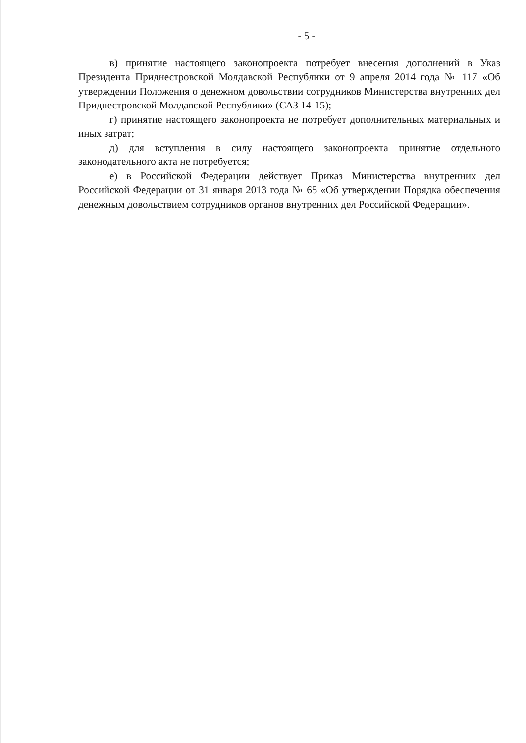- 5 -
в) принятие настоящего законопроекта потребует внесения дополнений в Указ Президента Приднестровской Молдавской Республики от 9 апреля 2014 года № 117 «Об утверждении Положения о денежном довольствии сотрудников Министерства внутренних дел Приднестровской Молдавской Республики» (САЗ 14-15);
г) принятие настоящего законопроекта не потребует дополнительных материальных и иных затрат;
д) для вступления в силу настоящего законопроекта принятие отдельного законодательного акта не потребуется;
е) в Российской Федерации действует Приказ Министерства внутренних дел Российской Федерации от 31 января 2013 года № 65 «Об утверждении Порядка обеспечения денежным довольствием сотрудников органов внутренних дел Российской Федерации».